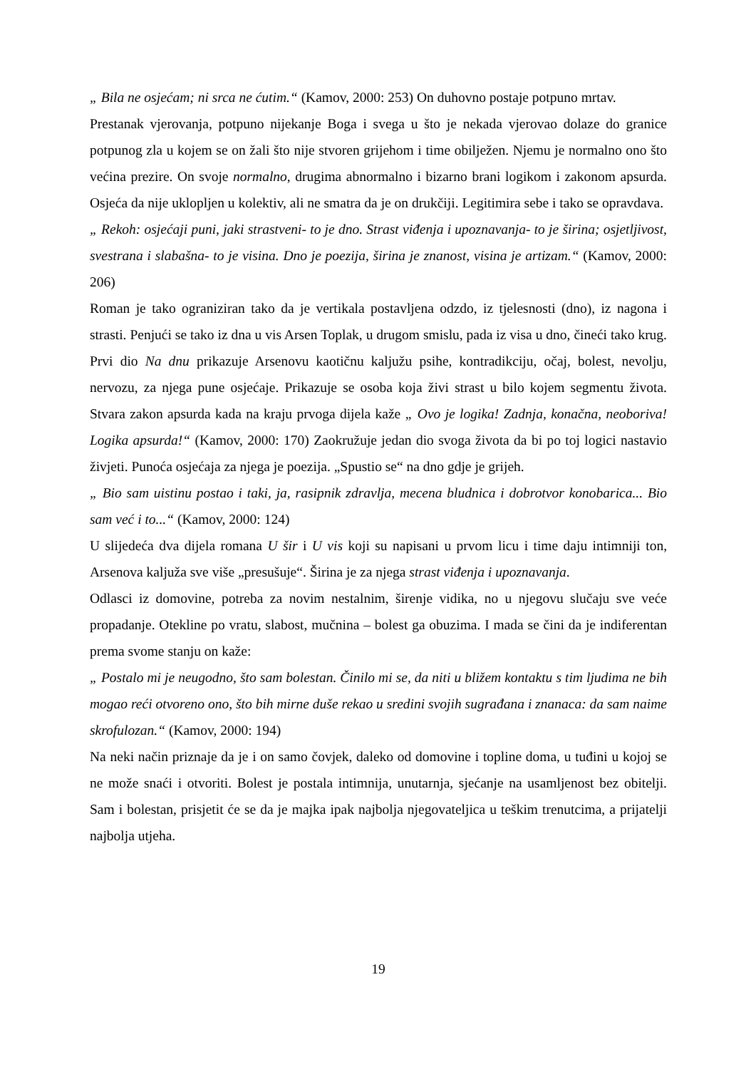„ Bila ne osjećam; ni srca ne ćutim.“ (Kamov, 2000: 253) On duhovno postaje potpuno mrtav.
Prestanak vjerovanja, potpuno nijekanje Boga i svega u što je nekada vjerovao dolaze do granice potpunog zla u kojem se on žali što nije stvoren grijehom i time obilježen. Njemu je normalno ono što većina prezire. On svoje normalno, drugima abnormalno i bizarno brani logikom i zakonom apsurda. Osjeća da nije uklopljen u kolektiv, ali ne smatra da je on drukčiji. Legitimira sebe i tako se opravdava.
„ Rekoh: osjećaji puni, jaki strastveni- to je dno. Strast viđenja i upoznavanja- to je širina; osjetljivost, svestrana i slabašna- to je visina. Dno je poezija, širina je znanost, visina je artizam.“ (Kamov, 2000: 206)
Roman je tako ograniziran tako da je vertikala postavljena odzdo, iz tjelesnosti (dno), iz nagona i strasti. Penjući se tako iz dna u vis Arsen Toplak, u drugom smislu, pada iz visa u dno, čineći tako krug. Prvi dio Na dnu prikazuje Arsenovu kaotičnu kaljužu psihe, kontradikciju, očaj, bolest, nevolju, nervozu, za njega pune osjećaje. Prikazuje se osoba koja živi strast u bilo kojem segmentu života. Stvara zakon apsurda kada na kraju prvoga dijela kaže „ Ovo je logika! Zadnja, konačna, neoboriva! Logika apsurda!“ (Kamov, 2000: 170) Zaokružuje jedan dio svoga života da bi po toj logici nastavio živjeti. Punoća osjećaja za njega je poezija. „Spustio se“ na dno gdje je grijeh.
„ Bio sam uistinu postao i taki, ja, rasipnik zdravlja, mecena bludnica i dobrotvor konobarica... Bio sam već i to...“ (Kamov, 2000: 124)
U slijedeća dva dijela romana U šir i U vis koji su napisani u prvom licu i time daju intimniji ton, Arsenova kaljuža sve više „presušuje“. Širina je za njega strast viđenja i upoznavanja.
Odlasci iz domovine, potreba za novim nestalnim, širenje vidika, no u njegovu slučaju sve veće propadanje. Otekline po vratu, slabost, mučnina – bolest ga obuzima. I mada se čini da je indiferentan prema svome stanju on kaže:
„ Postalo mi je neugodno, što sam bolestan. Činilo mi se, da niti u bližem kontaktu s tim ljudima ne bih mogao reći otvoreno ono, što bih mirne duše rekao u sredini svojih sugrađana i znanaca: da sam naime skrofulozan.“ (Kamov, 2000: 194)
Na neki način priznaje da je i on samo čovjek, daleko od domovine i topline doma, u tuđini u kojoj se ne može snaći i otvoriti. Bolest je postala intimnija, unutarnja, sjećanje na usamljenost bez obitelji. Sam i bolestan, prisjetit će se da je majka ipak najbolja njegovateljica u teškim trenutcima, a prijatelji najbolja utjeha.
19